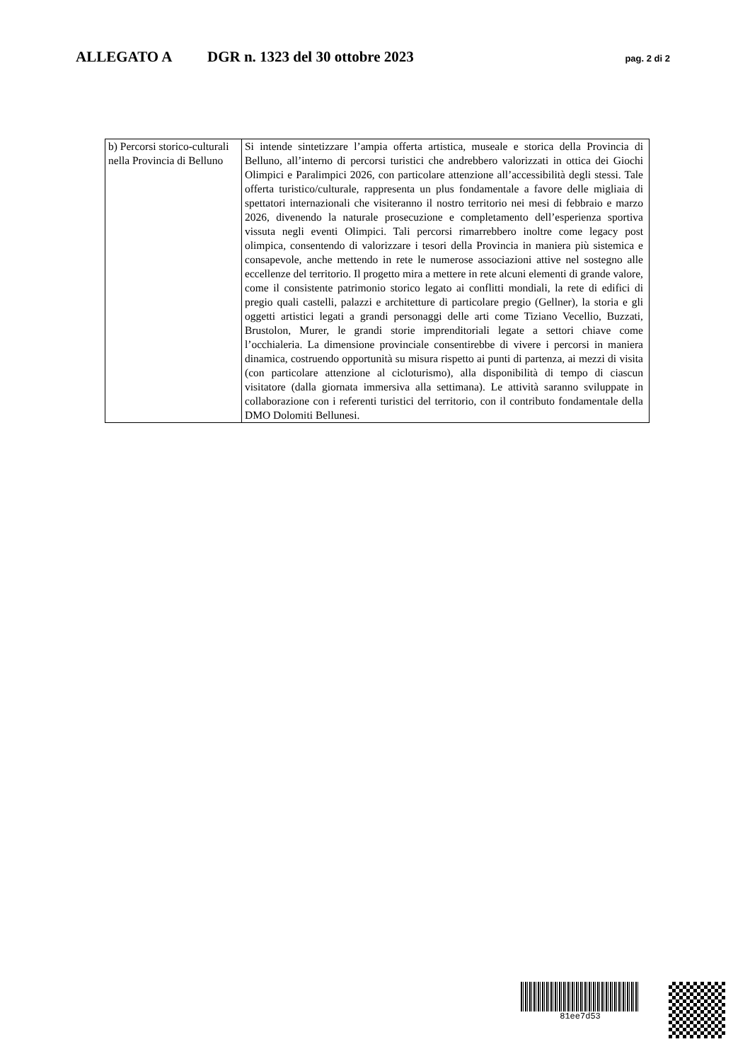ALLEGATO A DGR n. 1323 del 30 ottobre 2023 pag. 2 di 2
| b) Percorsi storico-culturali nella Provincia di Belluno | Si intende sintetizzare l’ampia offerta artistica, museale e storica della Provincia di Belluno, all’interno di percorsi turistici che andrebbero valorizzati in ottica dei Giochi Olimpici e Paralimpici 2026, con particolare attenzione all’accessibilità degli stessi. Tale offerta turistico/culturale, rappresenta un plus fondamentale a favore delle migliaia di spettatori internazionali che visiteranno il nostro territorio nei mesi di febbraio e marzo 2026, divenendo la naturale prosecuzione e completamento dell’esperienza sportiva vissuta negli eventi Olimpici. Tali percorsi rimarrebbero inoltre come legacy post olimpica, consentendo di valorizzare i tesori della Provincia in maniera più sistemica e consapevole, anche mettendo in rete le numerose associazioni attive nel sostegno alle eccellenze del territorio. Il progetto mira a mettere in rete alcuni elementi di grande valore, come il consistente patrimonio storico legato ai conflitti mondiali, la rete di edifici di pregio quali castelli, palazzi e architetture di particolare pregio (Gellner), la storia e gli oggetti artistici legati a grandi personaggi delle arti come Tiziano Vecellio, Buzzati, Brustolon, Murer, le grandi storie imprenditoriali legate a settori chiave come l’occhialeria. La dimensione provinciale consentirebbe di vivere i percorsi in maniera dinamica, costruendo opportunità su misura rispetto ai punti di partenza, ai mezzi di visita (con particolare attenzione al cicloturismo), alla disponibilità di tempo di ciascun visitatore (dalla giornata immersiva alla settimana). Le attività saranno sviluppate in collaborazione con i referenti turistici del territorio, con il contributo fondamentale della DMO Dolomiti Bellunesi. |
81ee7d53